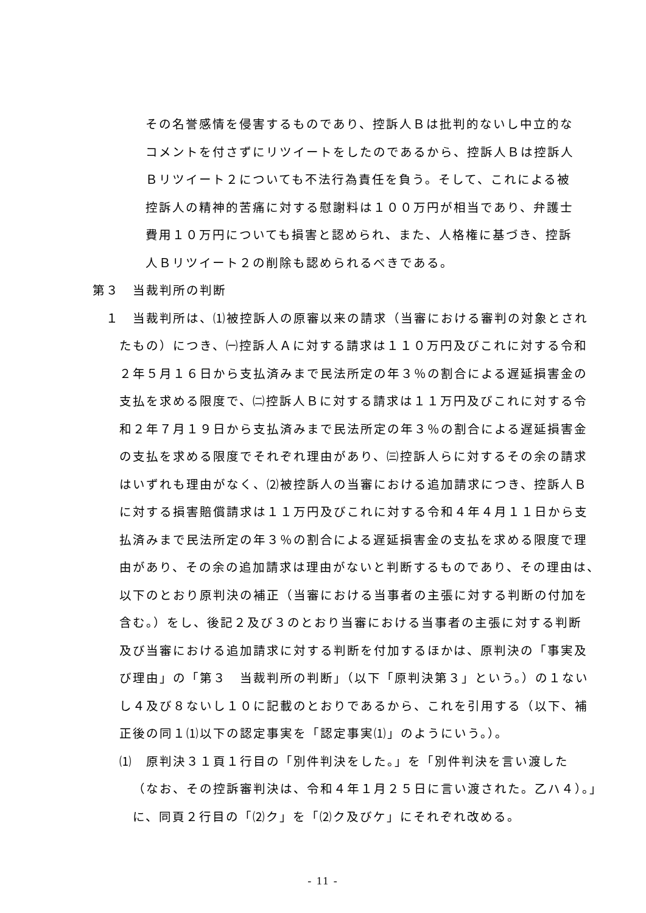その名誉感情を侵害するものであり、控訴人Ｂは批判的ないし中立的な
コメントを付さずにリツイートをしたのであるから、控訴人Ｂは控訴人
Ｂリツイート２についても不法行為責任を負う。そして、これによる被
控訴人の精神的苦痛に対する慰謝料は１００万円が相当であり、弁護士
費用１０万円についても損害と認められ、また、人格権に基づき、控訴
人Ｂリツイート２の削除も認められるべきである。
第３　当裁判所の判断
１　当裁判所は、⑴被控訴人の原審以来の請求（当審における審判の対象とされ
たもの）につき、㈠控訴人Ａに対する請求は１１０万円及びこれに対する令和
２年５月１６日から支払済みまで民法所定の年３％の割合による遅延損害金の
支払を求める限度で、㈡控訴人Ｂに対する請求は１１万円及びこれに対する令
和２年７月１９日から支払済みまで民法所定の年３％の割合による遅延損害金
の支払を求める限度でそれぞれ理由があり、㈢控訴人らに対するその余の請求
はいずれも理由がなく、⑵被控訴人の当審における追加請求につき、控訴人Ｂ
に対する損害賠償請求は１１万円及びこれに対する令和４年４月１１日から支
払済みまで民法所定の年３％の割合による遅延損害金の支払を求める限度で理
由があり、その余の追加請求は理由がないと判断するものであり、その理由は、
以下のとおり原判決の補正（当審における当事者の主張に対する判断の付加を
含む。）をし、後記２及び３のとおり当審における当事者の主張に対する判断
及び当審における追加請求に対する判断を付加するほかは、原判決の「事実及
び理由」の「第３　当裁判所の判断」（以下「原判決第３」という。）の１ない
し４及び８ないし１０に記載のとおりであるから、これを引用する（以下、補
正後の同１⑴以下の認定事実を「認定事実⑴」のようにいう。）。
⑴　原判決３１頁１行目の「別件判決をした。」を「別件判決を言い渡した
（なお、その控訴審判決は、令和４年１月２５日に言い渡された。乙ハ４）。」
に、同頁２行目の「⑵ク」を「⑵ク及びケ」にそれぞれ改める。
- 11 -